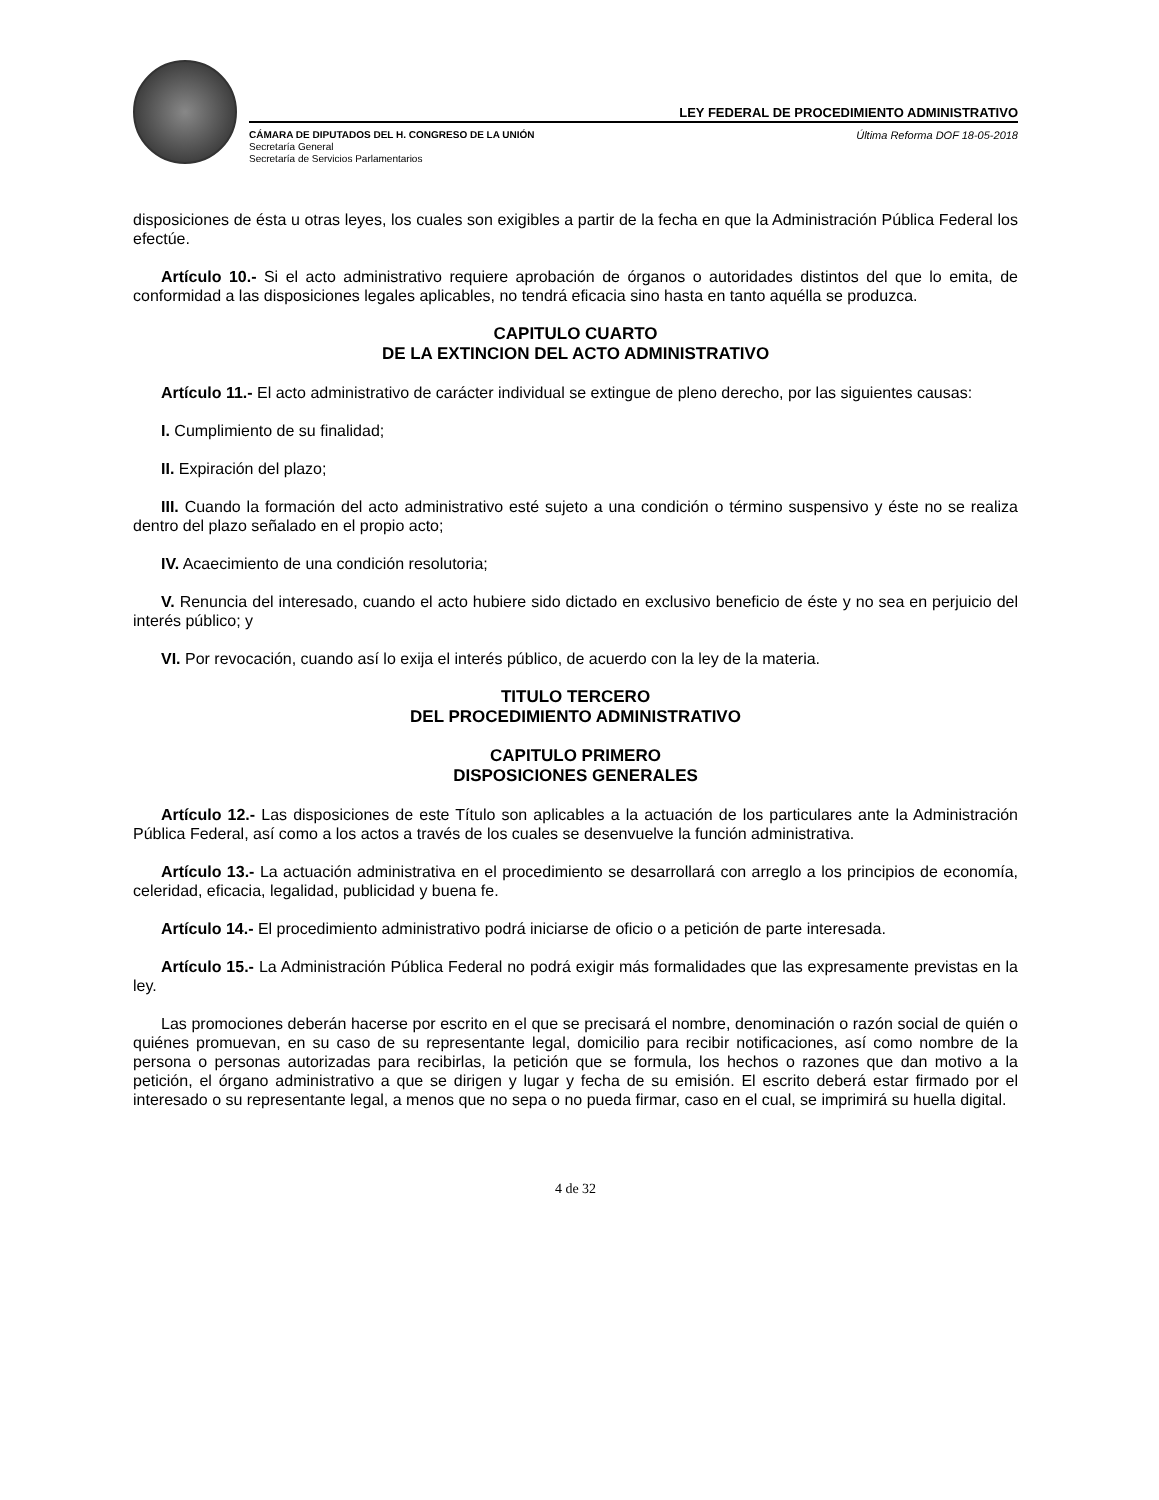LEY FEDERAL DE PROCEDIMIENTO ADMINISTRATIVO
CÁMARA DE DIPUTADOS DEL H. CONGRESO DE LA UNIÓN Última Reforma DOF 18-05-2018
Secretaría General
Secretaría de Servicios Parlamentarios
disposiciones de ésta u otras leyes, los cuales son exigibles a partir de la fecha en que la Administración Pública Federal los efectúe.
Artículo 10.- Si el acto administrativo requiere aprobación de órganos o autoridades distintos del que lo emita, de conformidad a las disposiciones legales aplicables, no tendrá eficacia sino hasta en tanto aquélla se produzca.
CAPITULO CUARTO
DE LA EXTINCION DEL ACTO ADMINISTRATIVO
Artículo 11.- El acto administrativo de carácter individual se extingue de pleno derecho, por las siguientes causas:
I. Cumplimiento de su finalidad;
II. Expiración del plazo;
III. Cuando la formación del acto administrativo esté sujeto a una condición o término suspensivo y éste no se realiza dentro del plazo señalado en el propio acto;
IV. Acaecimiento de una condición resolutoria;
V. Renuncia del interesado, cuando el acto hubiere sido dictado en exclusivo beneficio de éste y no sea en perjuicio del interés público; y
VI. Por revocación, cuando así lo exija el interés público, de acuerdo con la ley de la materia.
TITULO TERCERO
DEL PROCEDIMIENTO ADMINISTRATIVO
CAPITULO PRIMERO
DISPOSICIONES GENERALES
Artículo 12.- Las disposiciones de este Título son aplicables a la actuación de los particulares ante la Administración Pública Federal, así como a los actos a través de los cuales se desenvuelve la función administrativa.
Artículo 13.- La actuación administrativa en el procedimiento se desarrollará con arreglo a los principios de economía, celeridad, eficacia, legalidad, publicidad y buena fe.
Artículo 14.- El procedimiento administrativo podrá iniciarse de oficio o a petición de parte interesada.
Artículo 15.- La Administración Pública Federal no podrá exigir más formalidades que las expresamente previstas en la ley.
Las promociones deberán hacerse por escrito en el que se precisará el nombre, denominación o razón social de quién o quiénes promuevan, en su caso de su representante legal, domicilio para recibir notificaciones, así como nombre de la persona o personas autorizadas para recibirlas, la petición que se formula, los hechos o razones que dan motivo a la petición, el órgano administrativo a que se dirigen y lugar y fecha de su emisión. El escrito deberá estar firmado por el interesado o su representante legal, a menos que no sepa o no pueda firmar, caso en el cual, se imprimirá su huella digital.
4 de 32